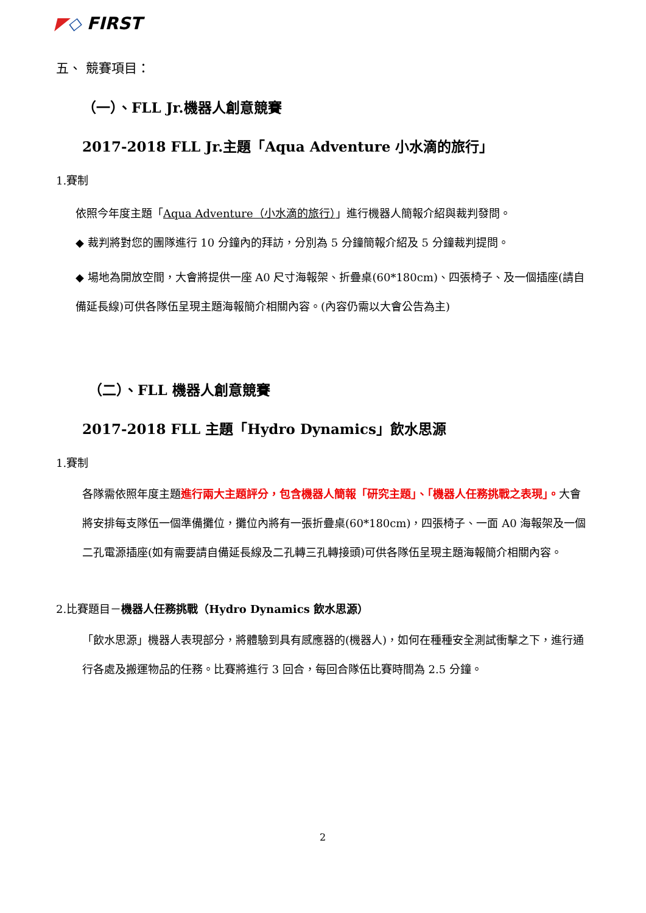◤◇ FIRST
五、 競賽項目：
（一）、FLL Jr.機器人創意競賽
2017-2018 FLL Jr.主題「Aqua Adventure 小水滴的旅行」
1.賽制
依照今年度主題「Aqua Adventure（小水滴的旅行）」進行機器人簡報介紹與裁判發問。
◆ 裁判將對您的團隊進行 10 分鐘內的拜訪，分別為 5 分鐘簡報介紹及 5 分鐘裁判提問。
◆ 場地為開放空間，大會將提供一座 A0 尺寸海報架、折疊桌(60*180cm)、四張椅子、及一個插座(請自備延長線)可供各隊伍呈現主題海報簡介相關內容。(內容仍需以大會公告為主)
（二）、FLL 機器人創意競賽
2017-2018 FLL 主題「Hydro Dynamics」飲水思源
1.賽制
各隊需依照年度主題進行兩大主題評分，包含機器人簡報「研究主題」、「機器人任務挑戰之表現」。大會將安排每支隊伍一個準備攤位，攤位內將有一張折疊桌(60*180cm)，四張椅子、一面 A0 海報架及一個二孔電源插座(如有需要請自備延長線及二孔轉三孔轉接頭)可供各隊伍呈現主題海報簡介相關內容。
2.比賽題目－機器人任務挑戰（Hydro Dynamics 飲水思源）
「飲水思源」機器人表現部分，將體驗到具有感應器的(機器人)，如何在種種安全測試衝擊之下，進行通行各處及搬運物品的任務。比賽將進行 3 回合，每回合隊伍比賽時間為 2.5 分鐘。
2